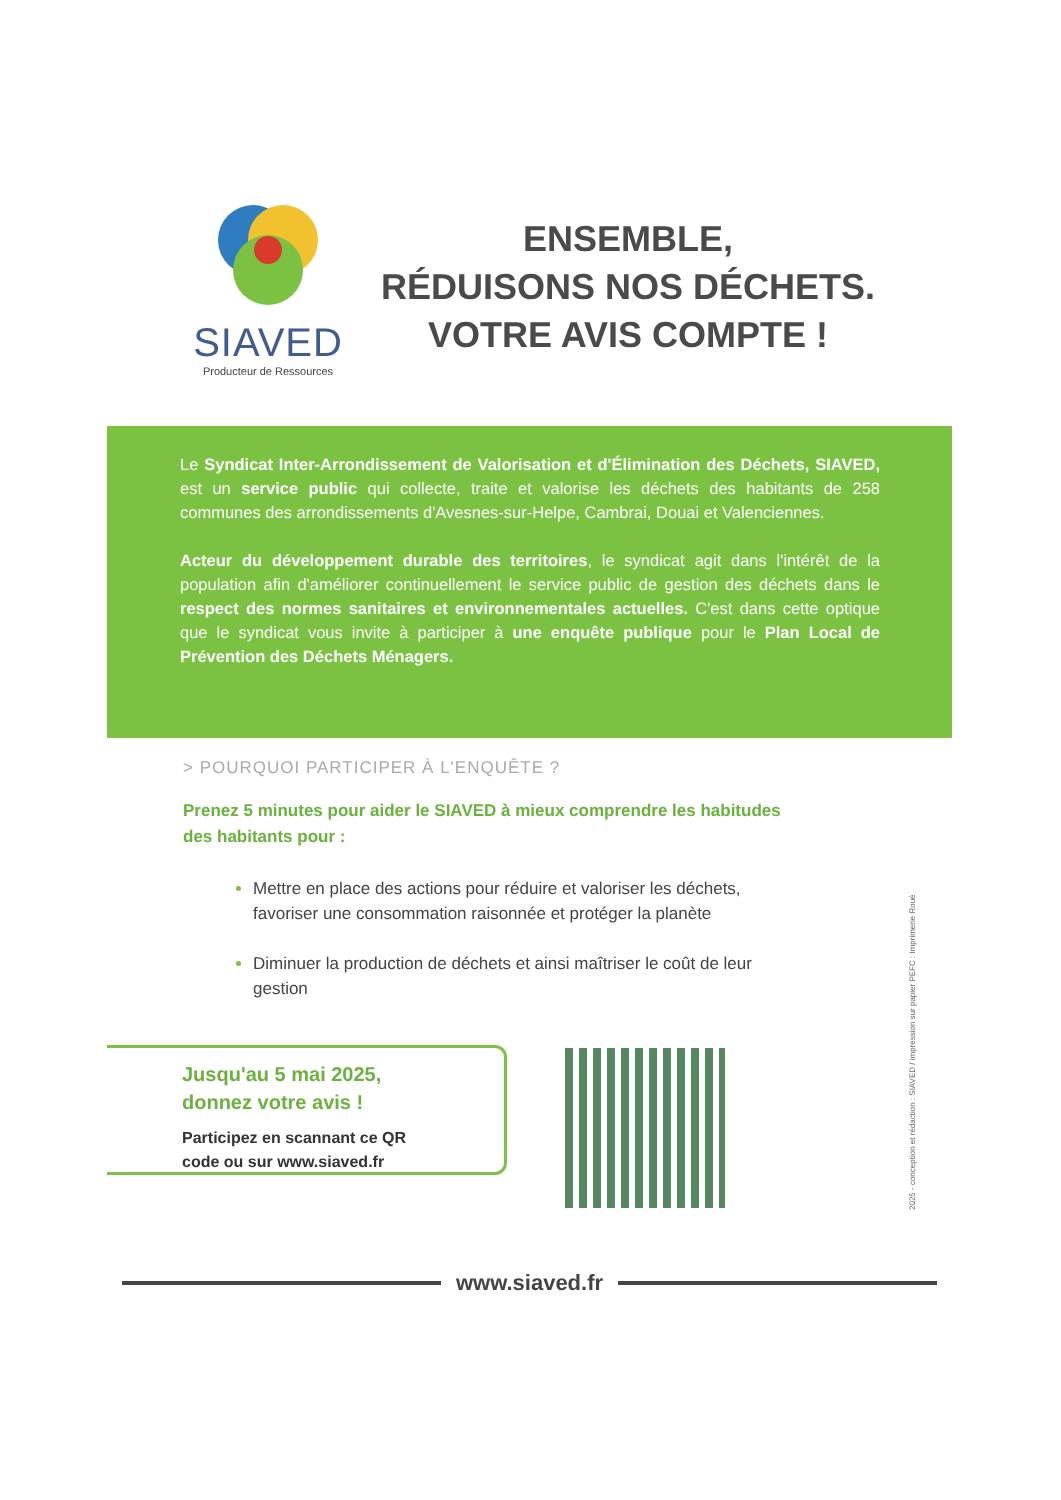SIAVED
Producteur de Ressources
ENSEMBLE,
RÉDUISONS NOS DÉCHETS.
VOTRE AVIS COMPTE !
Le Syndicat Inter-Arrondissement de Valorisation et d'Élimination des Déchets, SIAVED, est un service public qui collecte, traite et valorise les déchets des habitants de 258 communes des arrondissements d'Avesnes-sur-Helpe, Cambrai, Douai et Valenciennes.
Acteur du développement durable des territoires, le syndicat agit dans l'intérêt de la population afin d'améliorer continuellement le service public de gestion des déchets dans le respect des normes sanitaires et environnementales actuelles. C'est dans cette optique que le syndicat vous invite à participer à une enquête publique pour le Plan Local de Prévention des Déchets Ménagers.
> POURQUOI PARTICIPER À L'ENQUÊTE ?
Prenez 5 minutes pour aider le SIAVED à mieux comprendre les habitudes des habitants pour :
Mettre en place des actions pour réduire et valoriser les déchets, favoriser une consommation raisonnée et protéger la planète
Diminuer la production de déchets et ainsi maîtriser le coût de leur gestion
Jusqu'au 5 mai 2025,
donnez votre avis !
Participez en scannant ce QR
code ou sur www.siaved.fr
2025 - conception et rédaction : SIAVED / impression sur papier PEFC : Imprimerie Roué
www.siaved.fr